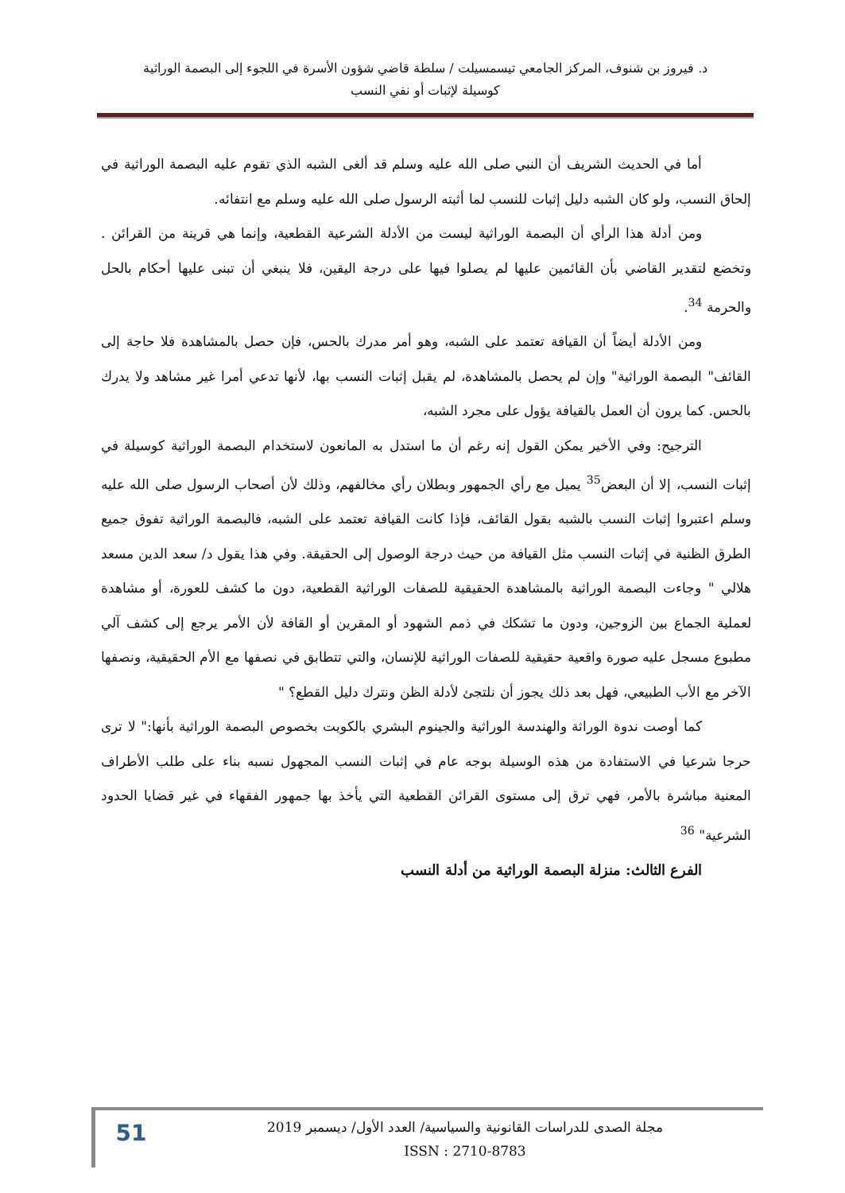د. فيروز بن شنوف، المركز الجامعي تيسمسيلت / سلطة قاضي شؤون الأسرة في اللجوء إلى البصمة الوراثية
كوسيلة لإثبات أو نفي النسب
أما في الحديث الشريف أن النبي صلى الله عليه وسلم قد ألغى الشبه الذي تقوم عليه البصمة الوراثية في إلحاق النسب، ولو كان الشبه دليل إثبات للنسب لما أثبته الرسول صلى الله عليه وسلم مع انتفائه.
ومن أدلة هذا الرأي أن البصمة الوراثية ليست من الأدلة الشرعية القطعية، وإنما هي قرينة من القرائن . وتخضع لتقدير القاضي بأن القائمين عليها لم يصلوا فيها على درجة اليقين، فلا ينبغي أن تبنى عليها أحكام بالحل والحرمة <sup>34</sup>.
ومن الأدلة أيضاً أن القيافة تعتمد على الشبه، وهو أمر مدرك بالحس، فإن حصل بالمشاهدة فلا حاجة إلى القائف" البصمة الوراثية" وإن لم يحصل بالمشاهدة، لم يقبل إثبات النسب بها، لأنها تدعي أمرا غير مشاهد ولا يدرك بالحس. كما يرون أن العمل بالقيافة يؤول على مجرد الشبه،
الترجيح: وفي الأخير يمكن القول إنه رغم أن ما استدل به المانعون لاستخدام البصمة الوراثية كوسيلة في إثبات النسب، إلا أن البعض<sup>35</sup> يميل مع رأي الجمهور وبطلان رأي مخالفهم، وذلك لأن أصحاب الرسول صلى الله عليه وسلم اعتبروا إثبات النسب بالشبه بقول القائف، فإذا كانت القيافة تعتمد على الشبه، فالبصمة الوراثية تفوق جميع الطرق الظنية في إثبات النسب مثل القيافة من حيث درجة الوصول إلى الحقيقة. وفي هذا يقول د/ سعد الدين مسعد هلالي " وجاءت البصمة الوراثية بالمشاهدة الحقيقية للصفات الوراثية القطعية، دون ما كشف للعورة، أو مشاهدة لعملية الجماع بين الزوجين، ودون ما تشكك في ذمم الشهود أو المقرين أو القافة لأن الأمر يرجع إلى كشف آلي مطبوع مسجل عليه صورة واقعية حقيقية للصفات الوراثية للإنسان، والتي تتطابق في نصفها مع الأم الحقيقية، ونصفها الآخر مع الأب الطبيعي، فهل بعد ذلك يجوز أن نلتجئ لأدلة الظن ونترك دليل القطع؟ "
كما أوصت ندوة الوراثة والهندسة الوراثية والجينوم البشري بالكويت بخصوص البصمة الوراثية بأنها:" لا ترى حرجا شرعيا في الاستفادة من هذه الوسيلة بوجه عام في إثبات النسب المجهول نسبه بناء على طلب الأطراف المعنية مباشرة بالأمر، فهي ترق إلى مستوى القرائن القطعية التي يأخذ بها جمهور الفقهاء في غير قضايا الحدود الشرعية" <sup>36</sup>
الفرع الثالث: منزلة البصمة الوراثية من أدلة النسب
مجلة الصدى للدراسات القانونية والسياسية/ العدد الأول/ ديسمبر 2019
ISSN : 2710-8783
51